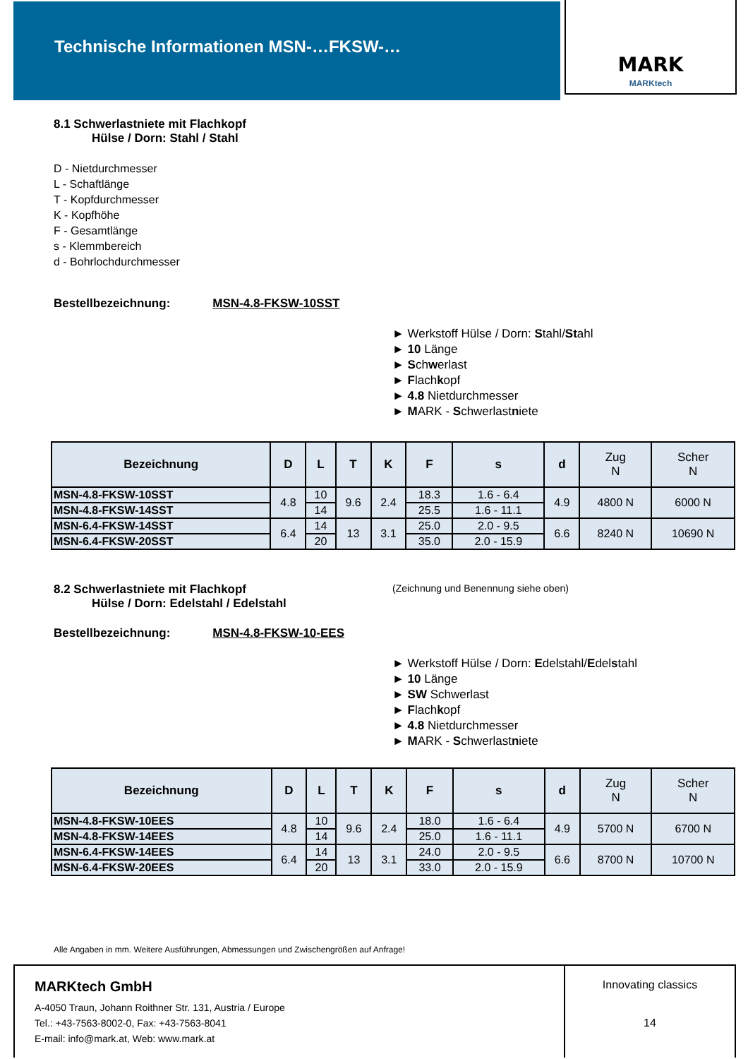Technische Informationen MSN-…FKSW-… MARK
MARKtech
8.1 Schwerlastniete mit Flachkopf
Hülse / Dorn: Stahl / Stahl
D - Nietdurchmesser
L - Schaftlänge
T - Kopfdurchmesser
K - Kopfhöhe
F - Gesamtlänge
s - Klemmbereich
d - Bohrlochdurchmesser
Bestellbezeichnung: MSN-4.8-FKSW-10SST
► Werkstoff Hülse / Dorn: Stahl/Stahl
► 10 Länge
► Schwerlast
► Flachkopf
► 4.8 Nietdurchmesser
► MARK - Schwerlastniete
| Bezeichnung | D | L | T | K | F | s | d | Zug N | Scher N |
| --- | --- | --- | --- | --- | --- | --- | --- | --- | --- |
| MSN-4.8-FKSW-10SST | 4.8 | 10 | 9.6 | 2.4 | 18.3 | 1.6 - 6.4 | 4.9 | 4800 N | 6000 N |
| MSN-4.8-FKSW-14SST | | 14 | | | 25.5 | 1.6 - 11.1 | | | |
| MSN-6.4-FKSW-14SST | 6.4 | 14 | 13 | 3.1 | 25.0 | 2.0 - 9.5 | 6.6 | 8240 N | 10690 N |
| MSN-6.4-FKSW-20SST | | 20 | | | 35.0 | 2.0 - 15.9 | | | |
8.2 Schwerlastniete mit Flachkopf
(Zeichnung und Benennung siehe oben)
Hülse / Dorn: Edelstahl / Edelstahl
Bestellbezeichnung: MSN-4.8-FKSW-10-EES
► Werkstoff Hülse / Dorn: Edelstahl/Edelstahl
► 10 Länge
► SW Schwerlast
► Flachkopf
► 4.8 Nietdurchmesser
► MARK - Schwerlastniete
| Bezeichnung | D | L | T | K | F | s | d | Zug N | Scher N |
| --- | --- | --- | --- | --- | --- | --- | --- | --- | --- |
| MSN-4.8-FKSW-10EES | 4.8 | 10 | 9.6 | 2.4 | 18.0 | 1.6 - 6.4 | 4.9 | 5700 N | 6700 N |
| MSN-4.8-FKSW-14EES | | 14 | | | 25.0 | 1.6 - 11.1 | | | |
| MSN-6.4-FKSW-14EES | 6.4 | 14 | 13 | 3.1 | 24.0 | 2.0 - 9.5 | 6.6 | 8700 N | 10700 N |
| MSN-6.4-FKSW-20EES | | 20 | | | 33.0 | 2.0 - 15.9 | | | |
Alle Angaben in mm. Weitere Ausführungen, Abmessungen und Zwischengrößen auf Anfrage!
MARKtech GmbH
A-4050 Traun, Johann Roithner Str. 131, Austria / Europe
Tel.: +43-7563-8002-0, Fax: +43-7563-8041
E-mail: info@mark.at, Web: www.mark.at
Innovating classics
14